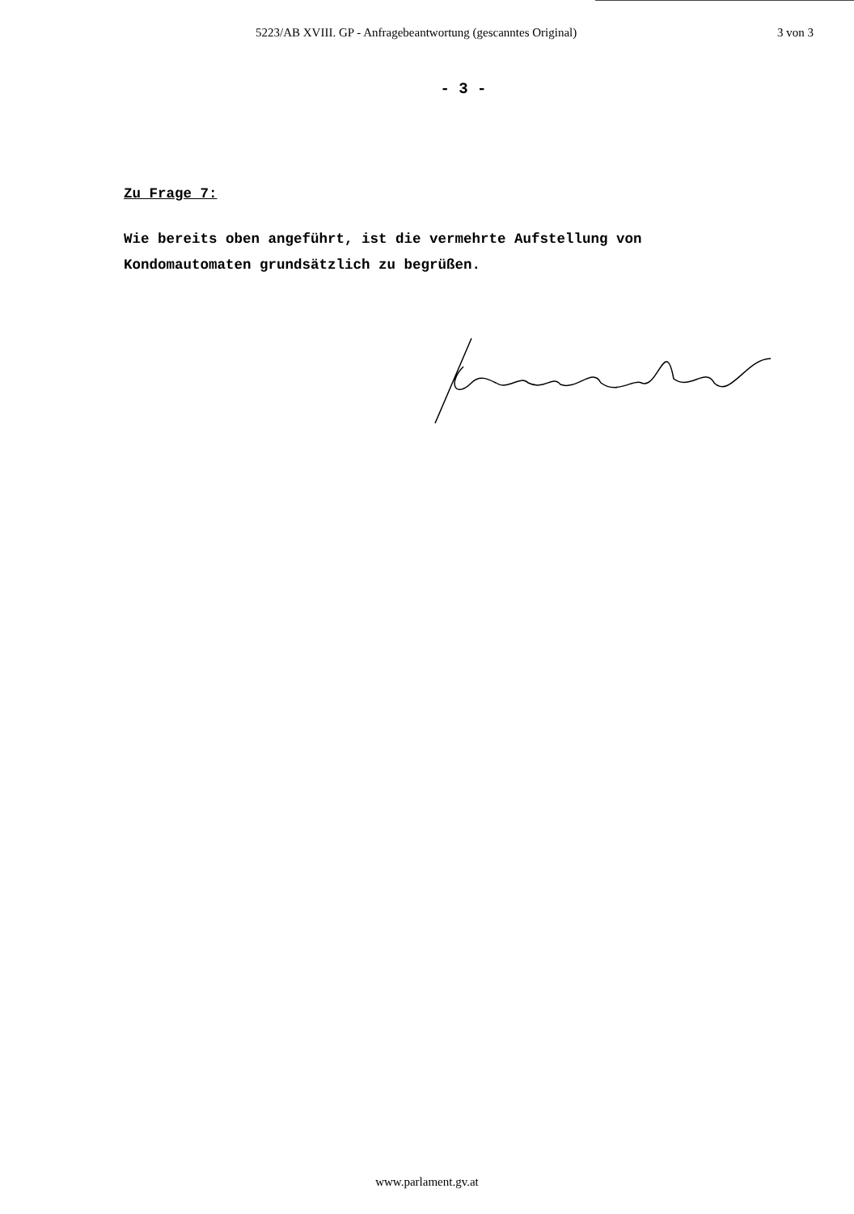5223/AB XVIII. GP - Anfragebeantwortung (gescanntes Original) 3 von 3
- 3 -
Zu Frage 7:
Wie bereits oben angeführt, ist die vermehrte Aufstellung von
Kondomautomaten grundsätzlich zu begrüßen.
www.parlament.gv.at